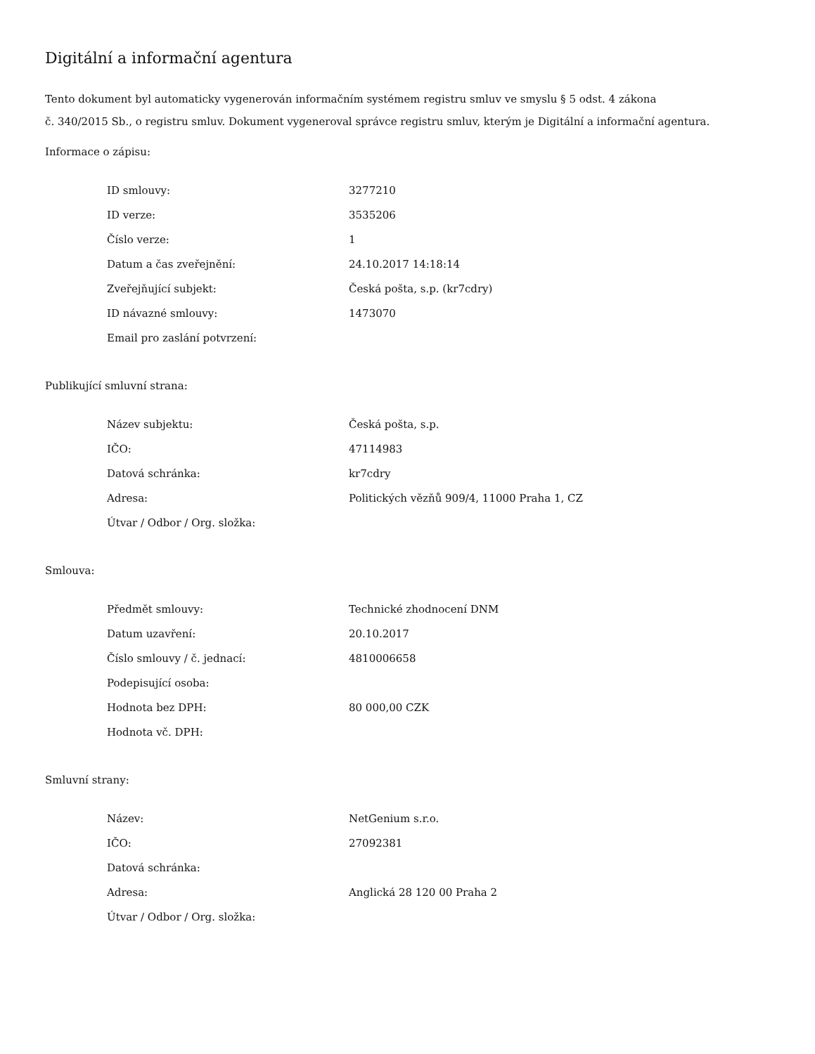Digitální a informační agentura
Tento dokument byl automaticky vygenerován informačním systémem registru smluv ve smyslu § 5 odst. 4 zákona
č. 340/2015 Sb., o registru smluv. Dokument vygeneroval správce registru smluv, kterým je Digitální a informační agentura.
Informace o zápisu:
| ID smlouvy: | 3277210 |
| ID verze: | 3535206 |
| Číslo verze: | 1 |
| Datum a čas zveřejnění: | 24.10.2017 14:18:14 |
| Zveřejňující subjekt: | Česká pošta, s.p. (kr7cdry) |
| ID návazné smlouvy: | 1473070 |
| Email pro zaslání potvrzení: | |
Publikující smluvní strana:
| Název subjektu: | Česká pošta, s.p. |
| IČO: | 47114983 |
| Datová schránka: | kr7cdry |
| Adresa: | Politických vězňů 909/4, 11000 Praha 1, CZ |
| Útvar / Odbor / Org. složka: | |
Smlouva:
| Předmět smlouvy: | Technické zhodnocení DNM |
| Datum uzavření: | 20.10.2017 |
| Číslo smlouvy / č. jednací: | 4810006658 |
| Podepisující osoba: | |
| Hodnota bez DPH: | 80 000,00 CZK |
| Hodnota vč. DPH: | |
Smluvní strany:
| Název: | NetGenium s.r.o. |
| IČO: | 27092381 |
| Datová schránka: | |
| Adresa: | Anglická 28 120 00 Praha 2 |
| Útvar / Odbor / Org. složka: | |